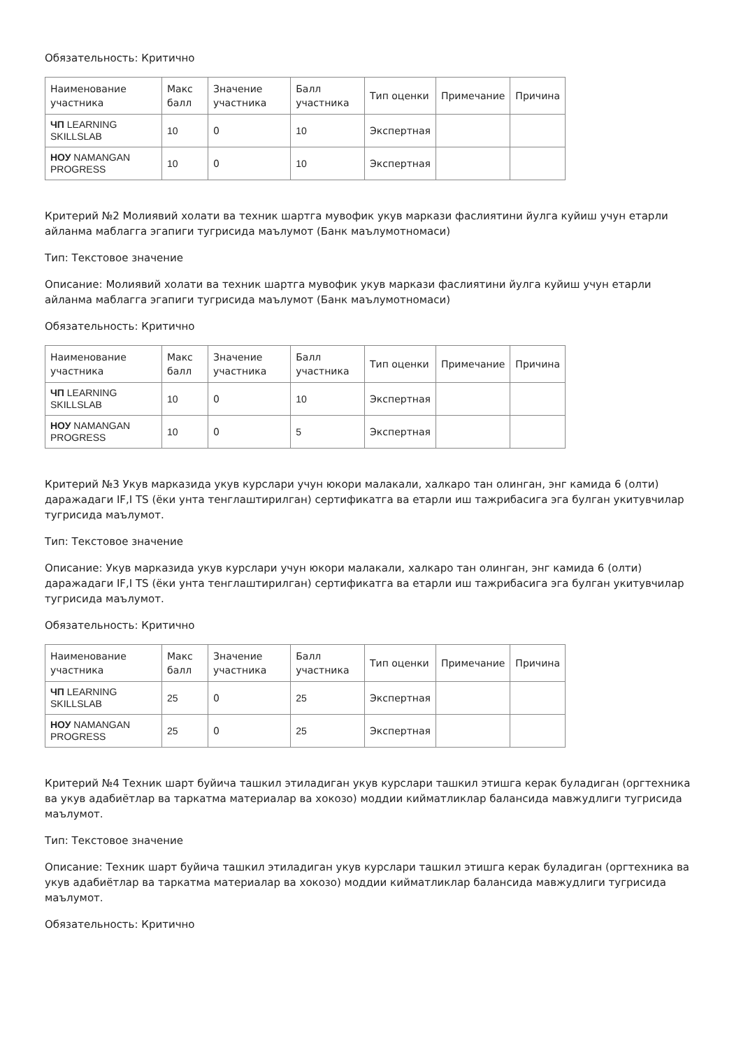Обязательность: Критично
| Наименование участника | Макс балл | Значение участника | Балл участника | Тип оценки | Примечание | Причина |
| --- | --- | --- | --- | --- | --- | --- |
| ЧП LEARNING SKILLSLAB | 10 | 0 | 10 | Экспертная | | |
| НОУ NAMANGAN PROGRESS | 10 | 0 | 10 | Экспертная | | |
Критерий №2 Молиявий холати ва техник шартга мувофик укув маркази фаслиятини йулга куйиш учун етарли айланма маблагга эгапиги тугрисида маълумот (Банк маълумотномаси)
Тип: Текстовое значение
Описание: Молиявий холати ва техник шартга мувофик укув маркази фаслиятини йулга куйиш учун етарли айланма маблагга эгапиги тугрисида маълумот (Банк маълумотномаси)
Обязательность: Критично
| Наименование участника | Макс балл | Значение участника | Балл участника | Тип оценки | Примечание | Причина |
| --- | --- | --- | --- | --- | --- | --- |
| ЧП LEARNING SKILLSLAB | 10 | 0 | 10 | Экспертная | | |
| НОУ NAMANGAN PROGRESS | 10 | 0 | 5 | Экспертная | | |
Критерий №3 Укув марказида укув курслари учун юкори малакали, халкаро тан олинган, энг камида 6 (олти) даражадаги IF,I TS (ёки унта тенглаштирилган) сертификатга ва етарли иш тажрибасига эга булган укитувчилар тугрисида маълумот.
Тип: Текстовое значение
Описание: Укув марказида укув курслари учун юкори малакали, халкаро тан олинган, энг камида 6 (олти) даражадаги IF,I TS (ёки унта тенглаштирилган) сертификатга ва етарли иш тажрибасига эга булган укитувчилар тугрисида маълумот.
Обязательность: Критично
| Наименование участника | Макс балл | Значение участника | Балл участника | Тип оценки | Примечание | Причина |
| --- | --- | --- | --- | --- | --- | --- |
| ЧП LEARNING SKILLSLAB | 25 | 0 | 25 | Экспертная | | |
| НОУ NAMANGAN PROGRESS | 25 | 0 | 25 | Экспертная | | |
Критерий №4 Техник шарт буйича ташкил этиладиган укув курслари ташкил этишга керак буладиган (оргтехника ва укув адабиётлар ва таркатма материалар ва хокозо) моддии кийматликлар балансида мавжудлиги тугрисида маълумот.
Тип: Текстовое значение
Описание: Техник шарт буйича ташкил этиладиган укув курслари ташкил этишга керак буладиган (оргтехника ва укув адабиётлар ва таркатма материалар ва хокозо) моддии кийматликлар балансида мавжудлиги тугрисида маълумот.
Обязательность: Критично